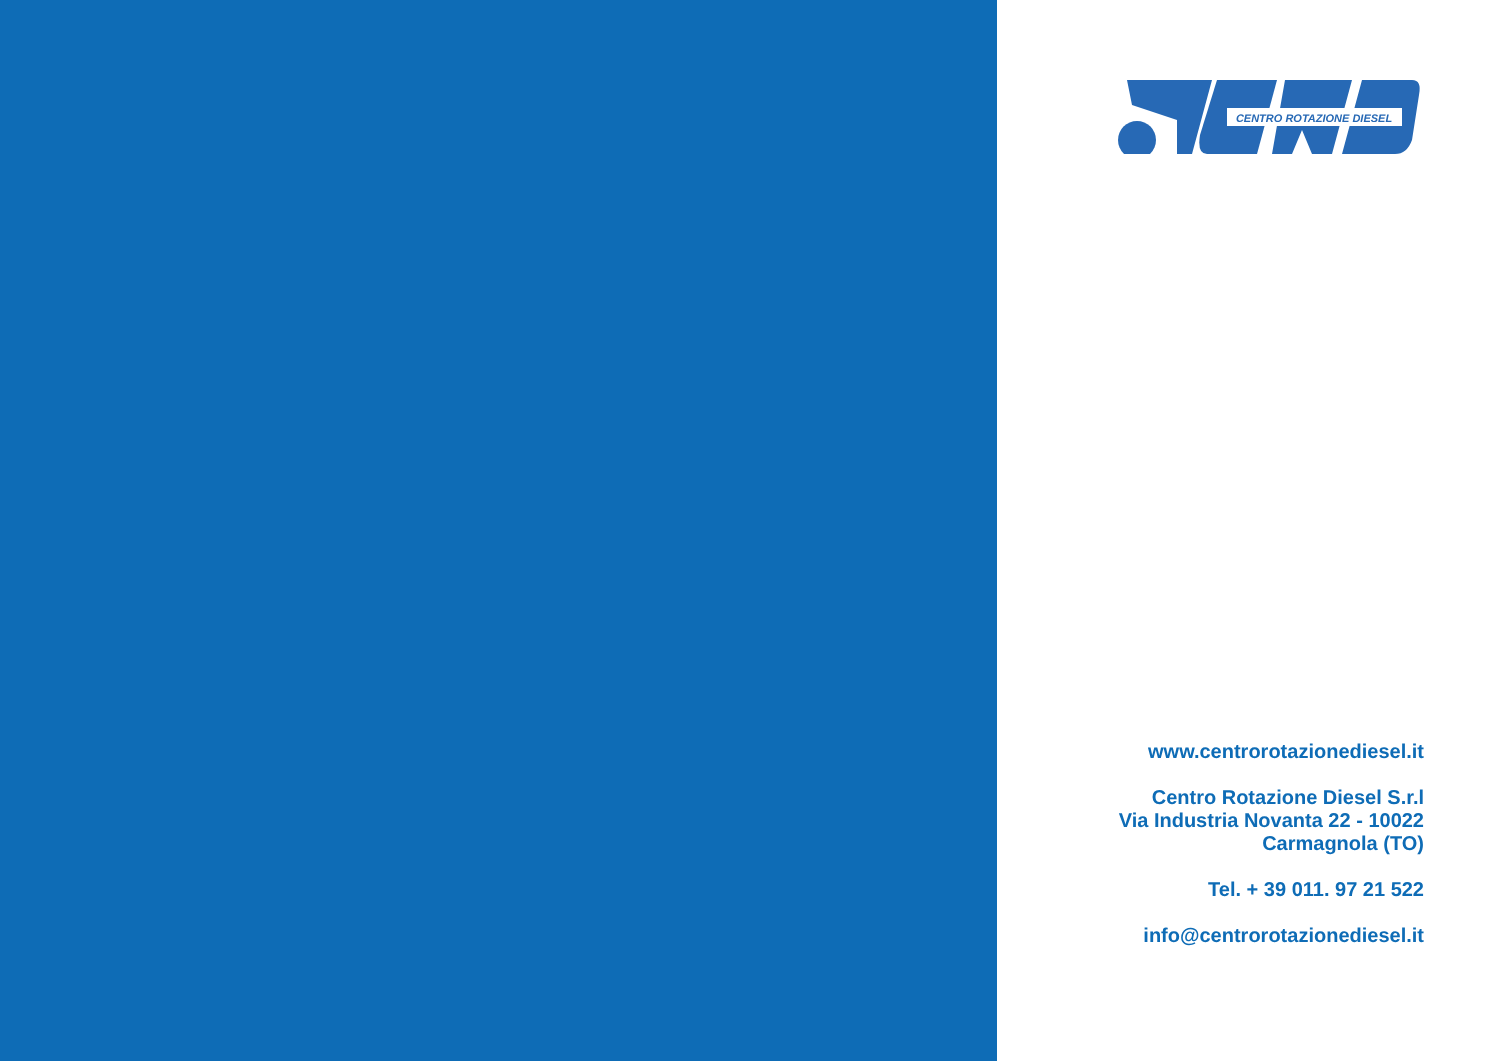CENTRO ROTAZIONE DIESEL
www.centrorotazionediesel.it
Centro Rotazione Diesel S.r.l
Via Industria Novanta 22 - 10022
Carmagnola (TO)
Tel. + 39 011. 97 21 522
info@centrorotazionediesel.it